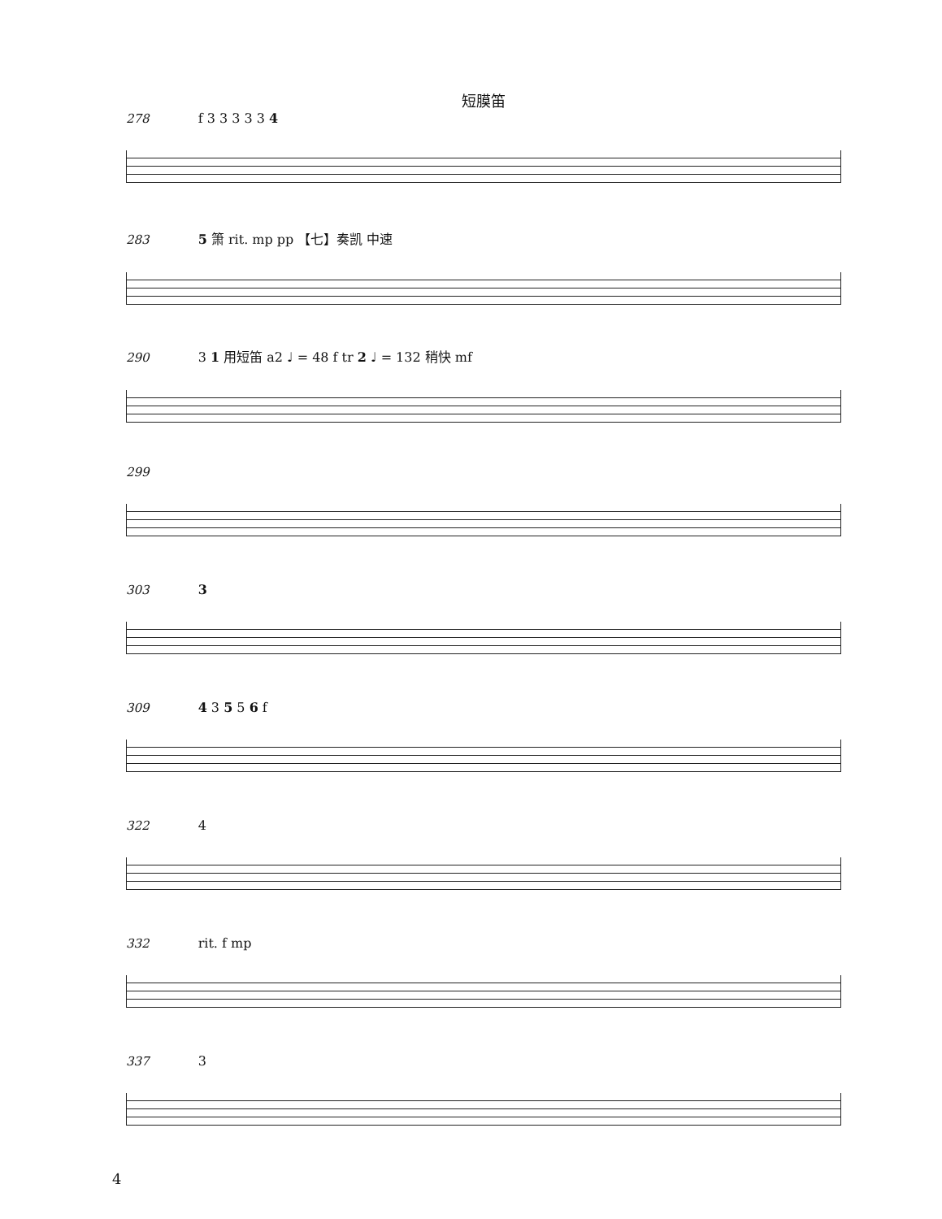短膜笛
278 f 3 3 3 3 3 4
283 5 箫 rit. mp pp 【七】奏凯 中速
290 3 1 用短笛 a2 ♩ = 48 f tr 2 ♩ = 132 稍快 mf
299
303 3
309 4 3 5 5 6 f
322 4
332 rit. f mp
337 3
4